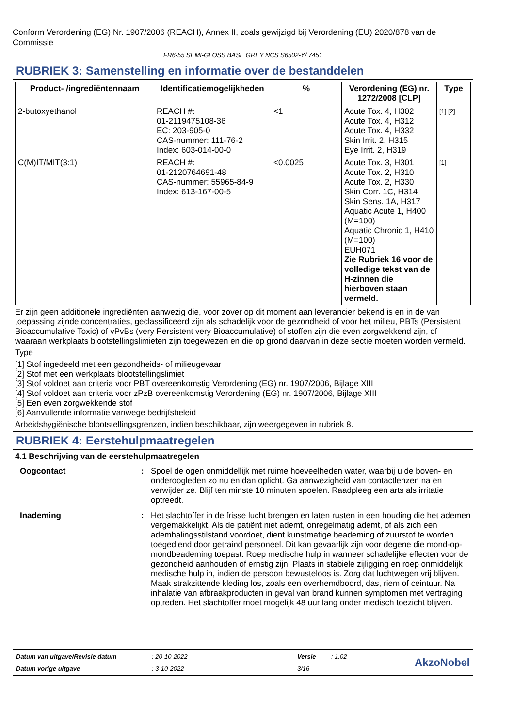Conform Verordening (EG) Nr. 1907/2006 (REACH), Annex II, zoals gewijzigd bij Verordening (EU) 2020/878 van de Commissie
FR6-55 SEMI-GLOSS BASE GREY NCS S6502-Y/ 7451
RUBRIEK 3: Samenstelling en informatie over de bestanddelen
| Product- /ingrediëntennaam | Identificatiemogelijkheden | % | Verordening (EG) nr. 1272/2008 [CLP] | Type |
| --- | --- | --- | --- | --- |
| 2-butoxyethanol | REACH #: 01-2119475108-36 EC: 203-905-0 CAS-nummer: 111-76-2 Index: 603-014-00-0 | <1 | Acute Tox. 4, H302 Acute Tox. 4, H312 Acute Tox. 4, H332 Skin Irrit. 2, H315 Eye Irrit. 2, H319 | [1] [2] |
| C(M)IT/MIT(3:1) | REACH #: 01-2120764691-48 CAS-nummer: 55965-84-9 Index: 613-167-00-5 | <0.0025 | Acute Tox. 3, H301 Acute Tox. 2, H310 Acute Tox. 2, H330 Skin Corr. 1C, H314 Skin Sens. 1A, H317 Aquatic Acute 1, H400 (M=100) Aquatic Chronic 1, H410 (M=100) EUH071 Zie Rubriek 16 voor de volledige tekst van de H-zinnen die hierboven staan vermeld. | [1] |
Er zijn geen additionele ingrediënten aanwezig die, voor zover op dit moment aan leverancier bekend is en in de van toepassing zijnde concentraties, geclassificeerd zijn als schadelijk voor de gezondheid of voor het milieu, PBTs (Persistent Bioaccumulative Toxic) of vPvBs (very Persistent very Bioaccumulative) of stoffen zijn die even zorgwekkend zijn, of waaraan werkplaats blootstellingslimieten zijn toegewezen en die op grond daarvan in deze sectie moeten worden vermeld.
Type
[1] Stof ingedeeld met een gezondheids- of milieugevaar
[2] Stof met een werkplaats blootstellingslimiet
[3] Stof voldoet aan criteria voor PBT overeenkomstig Verordening (EG) nr. 1907/2006, Bijlage XIII
[4] Stof voldoet aan criteria voor zPzB overeenkomstig Verordening (EG) nr. 1907/2006, Bijlage XIII
[5] Een even zorgwekkende stof
[6] Aanvullende informatie vanwege bedrijfsbeleid
Arbeidshygiënische blootstellingsgrenzen, indien beschikbaar, zijn weergegeven in rubriek 8.
RUBRIEK 4: Eerstehulpmaatregelen
4.1 Beschrijving van de eerstehulpmaatregelen
Oogcontact:
Spoel de ogen onmiddellijk met ruime hoeveelheden water, waarbij u de boven- en onderoogleden zo nu en dan oplicht. Ga aanwezigheid van contactlenzen na en verwijder ze. Blijf ten minste 10 minuten spoelen. Raadpleeg een arts als irritatie optreedt.
Inademing:
Het slachtoffer in de frisse lucht brengen en laten rusten in een houding die het ademen vergemakkelijkt. Als de patiënt niet ademt, onregelmatig ademt, of als zich een ademhalingsstilstand voordoet, dient kunstmatige beademing of zuurstof te worden toegediend door getraind personeel. Dit kan gevaarlijk zijn voor degene die mond-op-mondbeademing toepast. Roep medische hulp in wanneer schadelijke effecten voor de gezondheid aanhouden of ernstig zijn. Plaats in stabiele zijligging en roep onmiddelijk medische hulp in, indien de persoon bewusteloos is. Zorg dat luchtwegen vrij blijven. Maak strakzittende kleding los, zoals een overhemdboord, das, riem of ceintuur. Na inhalatie van afbraakproducten in geval van brand kunnen symptomen met vertraging optreden. Het slachtoffer moet mogelijk 48 uur lang onder medisch toezicht blijven.
Datum van uitgave/Revisie datum: 20-10-2022 Versie: 1.02 AkzoNobel Datum vorige uitgave: 3-10-2022 3/16